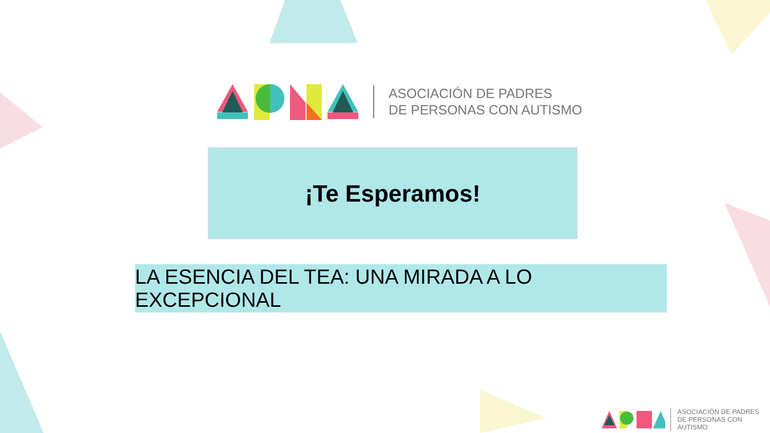ASOCIACIÓN DE PADRES
DE PERSONAS CON AUTISMO
¡Te Esperamos!
LA ESENCIA DEL TEA: UNA MIRADA A LO EXCEPCIONAL
ASOCIACIÓN DE PADRES
DE PERSONAS CON AUTISMO